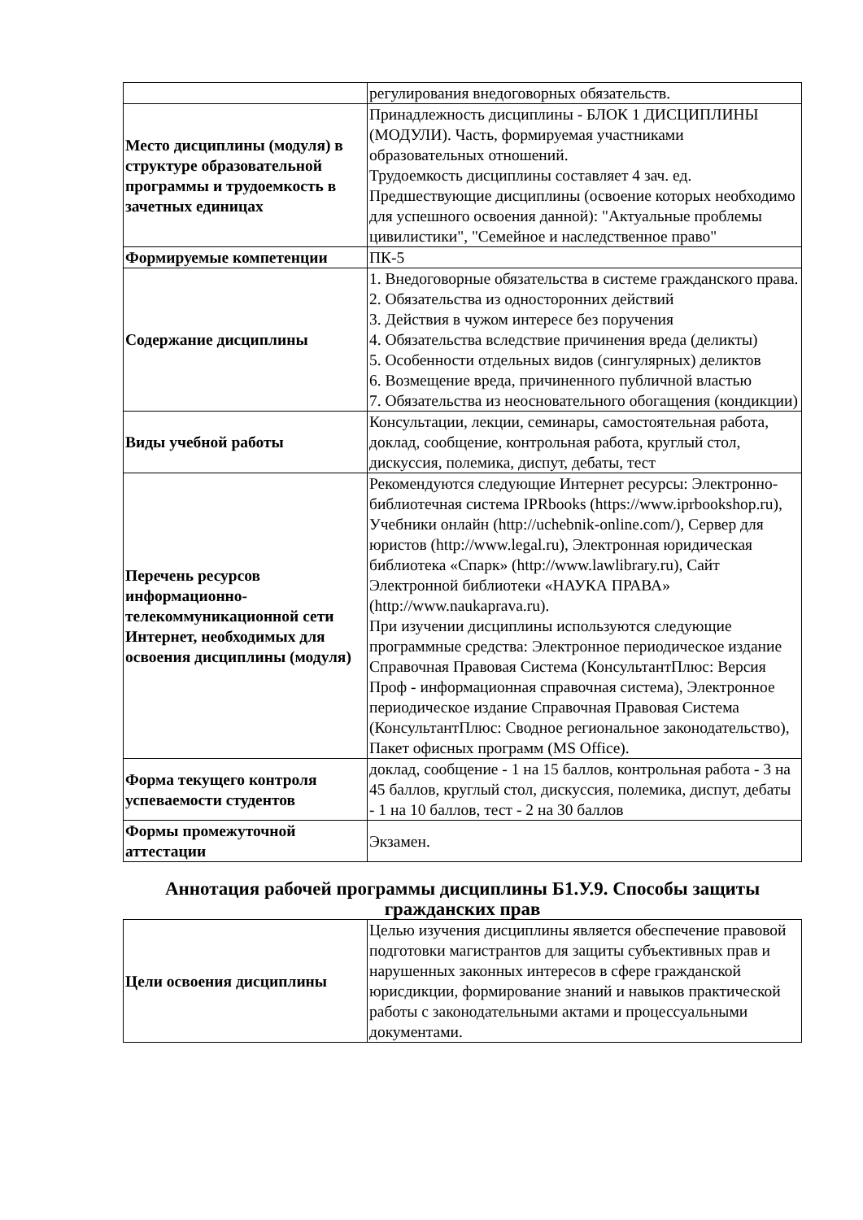| | регулирования внедоговорных обязательств. |
| Место дисциплины (модуля) в структуре образовательной программы и трудоемкость в зачетных единицах | Принадлежность дисциплины - БЛОК 1 ДИСЦИПЛИНЫ (МОДУЛИ). Часть, формируемая участниками образовательных отношений. Трудоемкость дисциплины составляет 4 зач. ед. Предшествующие дисциплины (освоение которых необходимо для успешного освоения данной): "Актуальные проблемы цивилистики", "Семейное и наследственное право" |
| Формируемые компетенции | ПК-5 |
| Содержание дисциплины | 1. Внедоговорные обязательства в системе гражданского права. 2. Обязательства из односторонних действий 3. Действия в чужом интересе без поручения 4. Обязательства вследствие причинения вреда (деликты) 5. Особенности отдельных видов (сингулярных) деликтов 6. Возмещение вреда, причиненного публичной властью 7. Обязательства из неосновательного обогащения (кондикции) |
| Виды учебной работы | Консультации, лекции, семинары, самостоятельная работа, доклад, сообщение, контрольная работа, круглый стол, дискуссия, полемика, диспут, дебаты, тест |
| Перечень ресурсов информационно-телекоммуникационной сети Интернет, необходимых для освоения дисциплины (модуля) | Рекомендуются следующие Интернет ресурсы: Электронно-библиотечная система IPRbooks (https://www.iprbookshop.ru), Учебники онлайн (http://uchebnik-online.com/), Сервер для юристов (http://www.legal.ru), Электронная юридическая библиотека «Спарк» (http://www.lawlibrary.ru), Сайт Электронной библиотеки «НАУКА ПРАВА» (http://www.naukaprava.ru). При изучении дисциплины используются следующие программные средства: Электронное периодическое издание Справочная Правовая Система (КонсультантПлюс: Версия Проф - информационная справочная система), Электронное периодическое издание Справочная Правовая Система (КонсультантПлюс: Сводное региональное законодательство), Пакет офисных программ (MS Office). |
| Форма текущего контроля успеваемости студентов | доклад, сообщение - 1 на 15 баллов, контрольная работа - 3 на 45 баллов, круглый стол, дискуссия, полемика, диспут, дебаты - 1 на 10 баллов, тест - 2 на 30 баллов |
| Формы промежуточной аттестации | Экзамен. |
Аннотация рабочей программы дисциплины Б1.У.9. Способы защиты гражданских прав
| Цели освоения дисциплины | Целью изучения дисциплины является обеспечение правовой подготовки магистрантов для защиты субъективных прав и нарушенных законных интересов в сфере гражданской юрисдикции, формирование знаний и навыков практической работы с законодательными актами и процессуальными документами. |